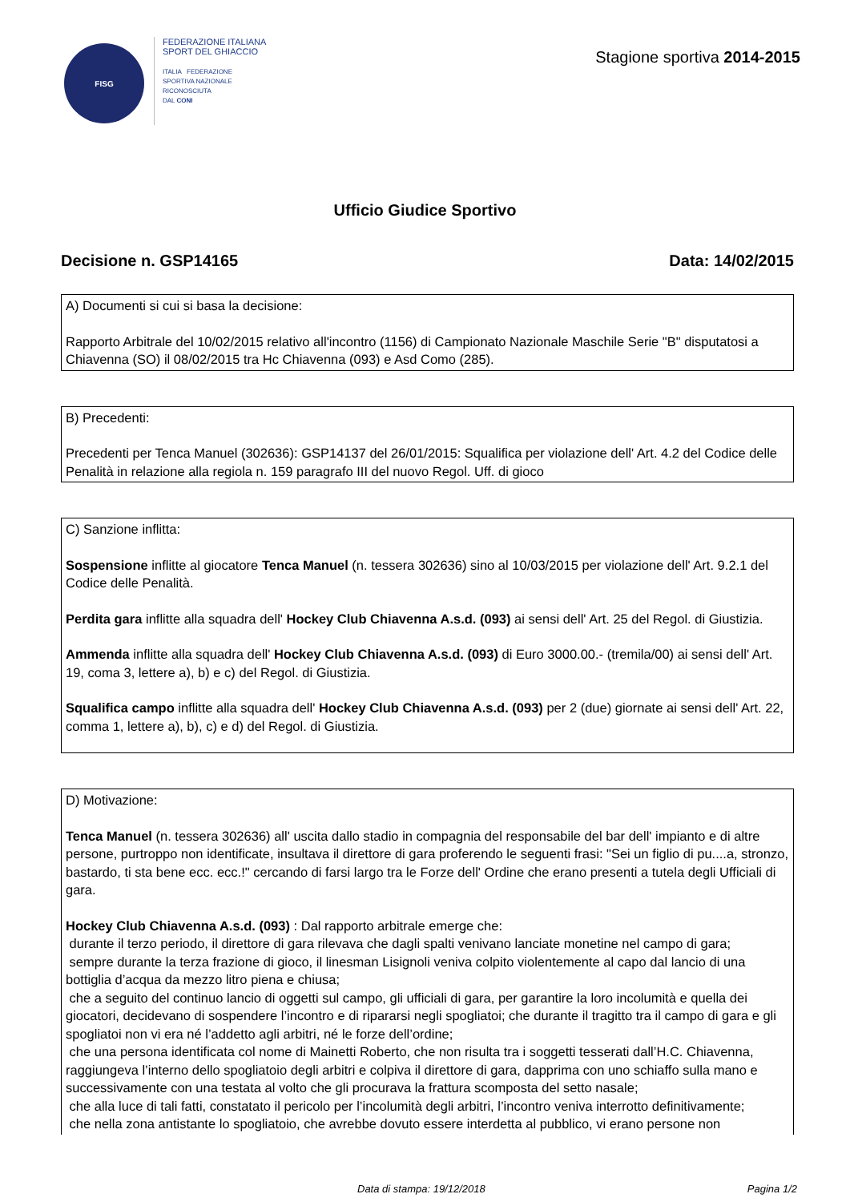FISG
FEDERAZIONE ITALIANA
SPORT DEL GHIACCIO
ITALIA FEDERAZIONE
SPORTIVA NAZIONALE
RICONOSCIUTA
DAL CONI
Stagione sportiva 2014-2015
Ufficio Giudice Sportivo
Decisione n. GSP14165 Data: 14/02/2015
A) Documenti si cui si basa la decisione:
Rapporto Arbitrale del 10/02/2015 relativo all'incontro (1156) di Campionato Nazionale Maschile Serie "B" disputatosi a Chiavenna (SO) il 08/02/2015 tra Hc Chiavenna (093) e Asd Como (285).
B) Precedenti:
Precedenti per Tenca Manuel (302636): GSP14137 del 26/01/2015: Squalifica per violazione dell' Art. 4.2 del Codice delle Penalità in relazione alla regiola n. 159 paragrafo III del nuovo Regol. Uff. di gioco
C) Sanzione inflitta:
Sospensione inflitte al giocatore Tenca Manuel (n. tessera 302636) sino al 10/03/2015 per violazione dell' Art. 9.2.1 del Codice delle Penalità.
Perdita gara inflitte alla squadra dell' Hockey Club Chiavenna A.s.d. (093) ai sensi dell' Art. 25 del Regol. di Giustizia.
Ammenda inflitte alla squadra dell' Hockey Club Chiavenna A.s.d. (093) di Euro 3000.00.- (tremila/00) ai sensi dell' Art. 19, coma 3, lettere a), b) e c) del Regol. di Giustizia.
Squalifica campo inflitte alla squadra dell' Hockey Club Chiavenna A.s.d. (093) per 2 (due) giornate ai sensi dell' Art. 22, comma 1, lettere a), b), c) e d) del Regol. di Giustizia.
D) Motivazione:
Tenca Manuel (n. tessera 302636) all' uscita dallo stadio in compagnia del responsabile del bar dell' impianto e di altre persone, purtroppo non identificate, insultava il direttore di gara proferendo le seguenti frasi: "Sei un figlio di pu....a, stronzo, bastardo, ti sta bene ecc. ecc.!" cercando di farsi largo tra le Forze dell' Ordine che erano presenti a tutela degli Ufficiali di gara.
Hockey Club Chiavenna A.s.d. (093) : Dal rapporto arbitrale emerge che:
durante il terzo periodo, il direttore di gara rilevava che dagli spalti venivano lanciate monetine nel campo di gara;
sempre durante la terza frazione di gioco, il linesman Lisignoli veniva colpito violentemente al capo dal lancio di una bottiglia d’acqua da mezzo litro piena e chiusa;
che a seguito del continuo lancio di oggetti sul campo, gli ufficiali di gara, per garantire la loro incolumità e quella dei giocatori, decidevano di sospendere l’incontro e di ripararsi negli spogliatoi; che durante il tragitto tra il campo di gara e gli spogliatoi non vi era né l’addetto agli arbitri, né le forze dell’ordine;
che una persona identificata col nome di Mainetti Roberto, che non risulta tra i soggetti tesserati dall’H.C. Chiavenna, raggiungeva l’interno dello spogliatoio degli arbitri e colpiva il direttore di gara, dapprima con uno schiaffo sulla mano e successivamente con una testata al volto che gli procurava la frattura scomposta del setto nasale;
che alla luce di tali fatti, constatato il pericolo per l’incolumità degli arbitri, l’incontro veniva interrotto definitivamente;
che nella zona antistante lo spogliatoio, che avrebbe dovuto essere interdetta al pubblico, vi erano persone non
Data di stampa: 19/12/2018 Pagina 1/2